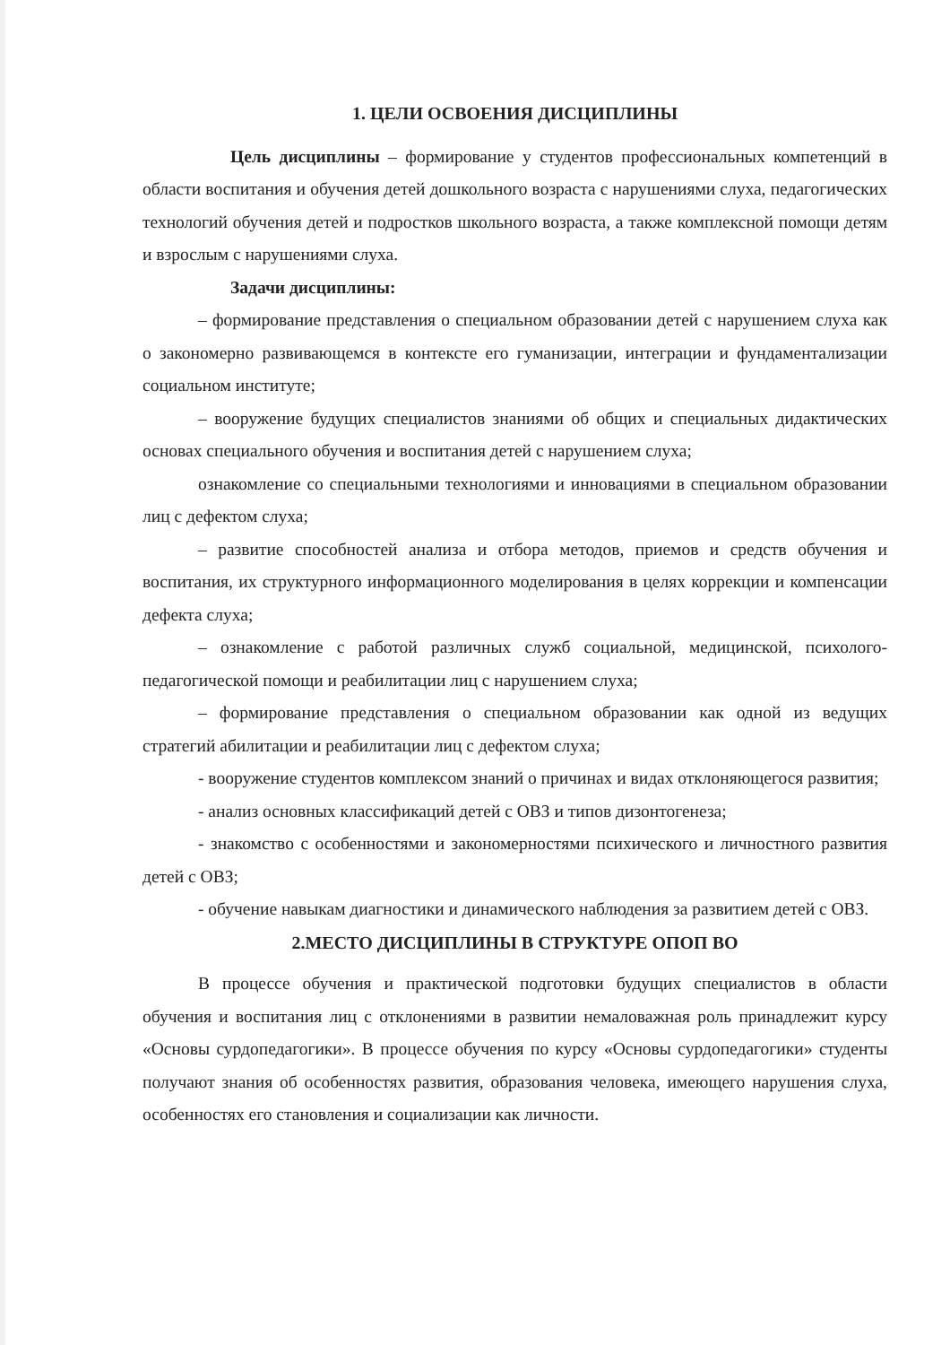1. ЦЕЛИ ОСВОЕНИЯ ДИСЦИПЛИНЫ
Цель дисциплины – формирование у студентов профессиональных компетенций в области воспитания и обучения детей дошкольного возраста с нарушениями слуха, педагогических технологий обучения детей и подростков школьного возраста, а также комплексной помощи детям и взрослым с нарушениями слуха.
Задачи дисциплины:
– формирование представления о специальном образовании детей с нарушением слуха как о закономерно развивающемся в контексте его гуманизации, интеграции и фундаментализации социальном институте;
– вооружение будущих специалистов знаниями об общих и специальных дидактических основах специального обучения и воспитания детей с нарушением слуха;
ознакомление со специальными технологиями и инновациями в специальном образовании лиц с дефектом слуха;
– развитие способностей анализа и отбора методов, приемов и средств обучения и воспитания, их структурного информационного моделирования в целях коррекции и компенсации дефекта слуха;
– ознакомление с работой различных служб социальной, медицинской, психолого-педагогической помощи и реабилитации лиц с нарушением слуха;
– формирование представления о специальном образовании как одной из ведущих стратегий абилитации и реабилитации лиц с дефектом слуха;
- вооружение студентов комплексом знаний о причинах и видах отклоняющегося развития;
- анализ основных классификаций детей с ОВЗ и типов дизонтогенеза;
- знакомство с особенностями и закономерностями психического и личностного развития детей с ОВЗ;
- обучение навыкам диагностики и динамического наблюдения за развитием детей с ОВЗ.
2.МЕСТО ДИСЦИПЛИНЫ В СТРУКТУРЕ ОПОП ВО
В процессе обучения и практической подготовки будущих специалистов в области обучения и воспитания лиц с отклонениями в развитии немаловажная роль принадлежит курсу «Основы сурдопедагогики». В процессе обучения по курсу «Основы сурдопедагогики» студенты получают знания об особенностях развития, образования человека, имеющего нарушения слуха, особенностях его становления и социализации как личности.